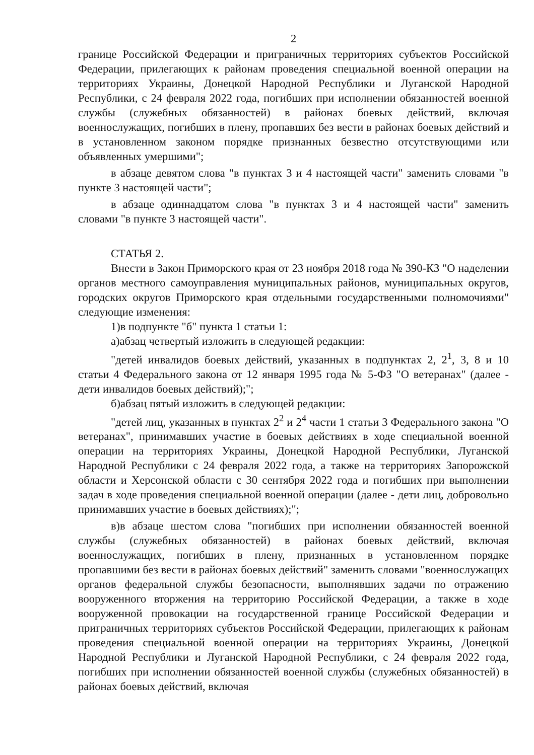2
границе Российской Федерации и приграничных территориях субъектов Российской Федерации, прилегающих к районам проведения специальной военной операции на территориях Украины, Донецкой Народной Республики и Луганской Народной Республики, с 24 февраля 2022 года, погибших при исполнении обязанностей военной службы (служебных обязанностей) в районах боевых действий, включая военнослужащих, погибших в плену, пропавших без вести в районах боевых действий и в установленном законом порядке признанных безвестно отсутствующими или объявленных умершими";
в абзаце девятом слова "в пунктах 3 и 4 настоящей части" заменить словами "в пункте 3 настоящей части";
в абзаце одиннадцатом слова "в пунктах 3 и 4 настоящей части" заменить словами "в пункте 3 настоящей части".
СТАТЬЯ 2.
Внести в Закон Приморского края от 23 ноября 2018 года № 390-КЗ "О наделении органов местного самоуправления муниципальных районов, муниципальных округов, городских округов Приморского края отдельными государственными полномочиями" следующие изменения:
1)в подпункте "б" пункта 1 статьи 1:
а)абзац четвертый изложить в следующей редакции:
"детей инвалидов боевых действий, указанных в подпунктах 2, 2<sup>1</sup>, 3, 8 и 10 статьи 4 Федерального закона от 12 января 1995 года № 5-ФЗ "О ветеранах" (далее - дети инвалидов боевых действий);";
б)абзац пятый изложить в следующей редакции:
"детей лиц, указанных в пунктах 2<sup>2</sup> и 2<sup>4</sup> части 1 статьи 3 Федерального закона "О ветеранах", принимавших участие в боевых действиях в ходе специальной военной операции на территориях Украины, Донецкой Народной Республики, Луганской Народной Республики с 24 февраля 2022 года, а также на территориях Запорожской области и Херсонской области с 30 сентября 2022 года и погибших при выполнении задач в ходе проведения специальной военной операции (далее - дети лиц, добровольно принимавших участие в боевых действиях);";
в)в абзаце шестом слова "погибших при исполнении обязанностей военной службы (служебных обязанностей) в районах боевых действий, включая военнослужащих, погибших в плену, признанных в установленном порядке пропавшими без вести в районах боевых действий" заменить словами "военнослужащих органов федеральной службы безопасности, выполнявших задачи по отражению вооруженного вторжения на территорию Российской Федерации, а также в ходе вооруженной провокации на государственной границе Российской Федерации и приграничных территориях субъектов Российской Федерации, прилегающих к районам проведения специальной военной операции на территориях Украины, Донецкой Народной Республики и Луганской Народной Республики, с 24 февраля 2022 года, погибших при исполнении обязанностей военной службы (служебных обязанностей) в районах боевых действий, включая